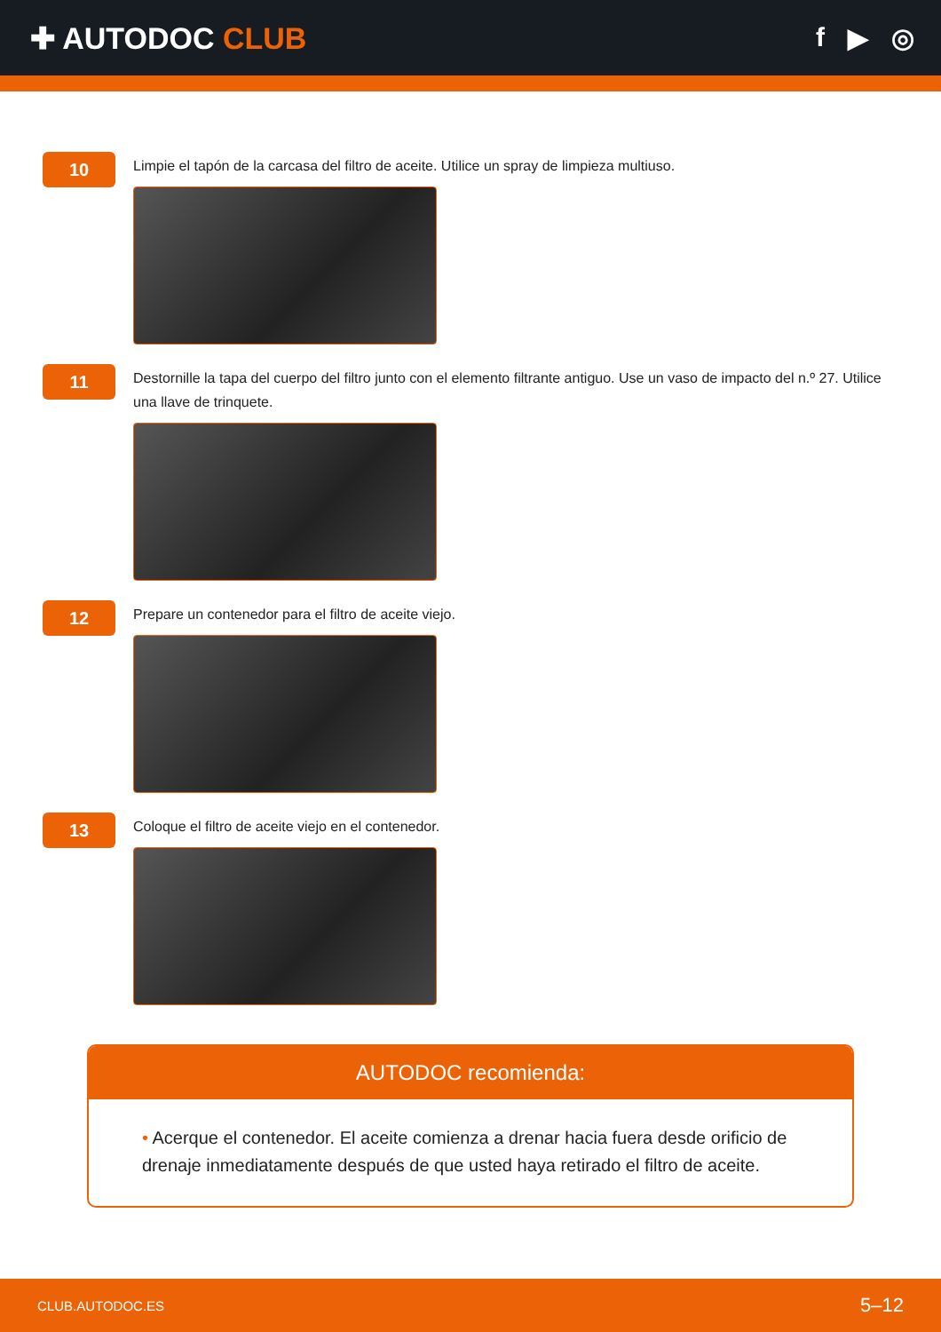✚ AUTODOC CLUB f ▶ ◎
10
Limpie el tapón de la carcasa del filtro de aceite. Utilice un spray de limpieza multiuso.
11
Destornille la tapa del cuerpo del filtro junto con el elemento filtrante antiguo. Use un vaso de impacto del n.º 27. Utilice una llave de trinquete.
12
Prepare un contenedor para el filtro de aceite viejo.
13
Coloque el filtro de aceite viejo en el contenedor.
AUTODOC recomienda:
• Acerque el contenedor. El aceite comienza a drenar hacia fuera desde orificio de drenaje inmediatamente después de que usted haya retirado el filtro de aceite.
CLUB.AUTODOC.ES 5–12